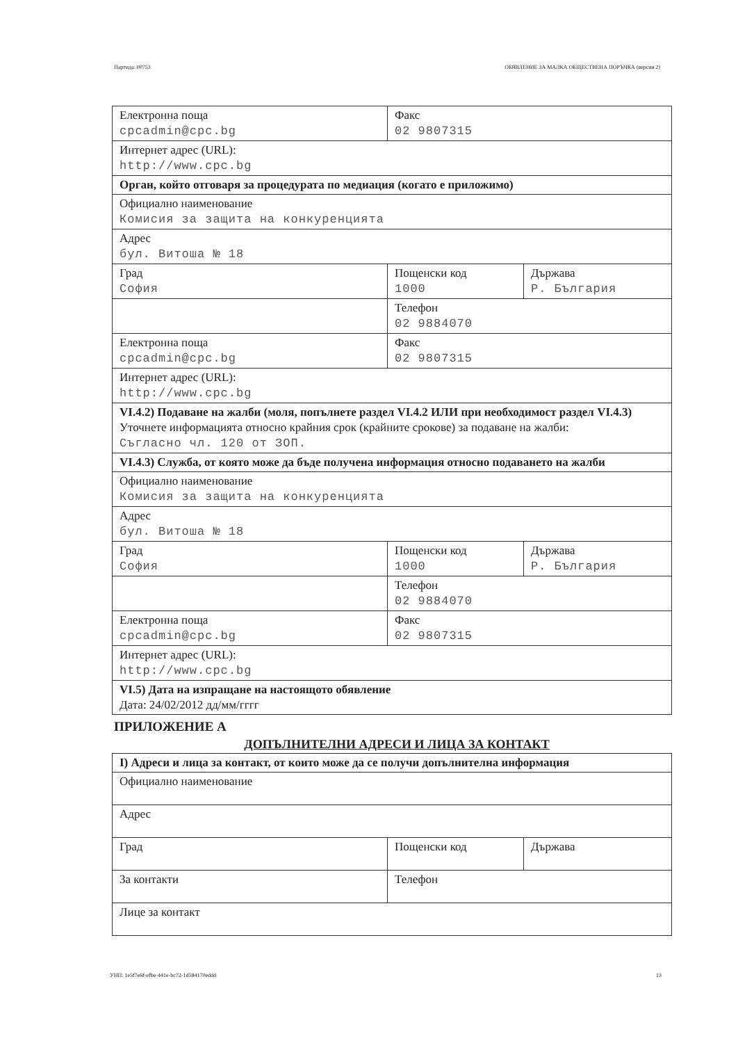Партида: 00753 ОБЯВЛЕНИЕ ЗА МАЛКА ОБЩЕСТВЕНА ПОРЪЧКА (версия 2)
| Електронна поща cpcadmin@cpc.bg | Факс 02 9807315 | |
| Интернет адрес (URL): http://www.cpc.bg | | |
| Орган, който отговаря за процедурата по медиация (когато е приложимо) | | |
| Официално наименование Комисия за защита на конкуренцията | | |
| Адрес бул. Витоша № 18 | | |
| Град София | Пощенски код 1000 | Държава Р. България |
| | Телефон 02 9884070 | |
| Електронна поща cpcadmin@cpc.bg | Факс 02 9807315 | |
| Интернет адрес (URL): http://www.cpc.bg | | |
| VI.4.2) Подаване на жалби (моля, попълнете раздел VI.4.2 ИЛИ при необходимост раздел VI.4.3) Уточнете информацията относно крайния срок (крайните срокове) за подаване на жалби: Съгласно чл. 120 от ЗОП. | | |
| VI.4.3) Служба, от която може да бъде получена информация относно подаването на жалби | | |
| Официално наименование Комисия за защита на конкуренцията | | |
| Адрес бул. Витоша № 18 | | |
| Град София | Пощенски код 1000 | Държава Р. България |
| | Телефон 02 9884070 | |
| Електронна поща cpcadmin@cpc.bg | Факс 02 9807315 | |
| Интернет адрес (URL): http://www.cpc.bg | | |
| VI.5) Дата на изпращане на настоящото обявление Дата: 24/02/2012 дд/мм/гггг | | |
ПРИЛОЖЕНИЕ А
ДОПЪЛНИТЕЛНИ АДРЕСИ И ЛИЦА ЗА КОНТАКТ
| I) Адреси и лица за контакт, от които може да се получи допълнителна информация | | |
| Официално наименование | | |
| Адрес | | |
| Град | Пощенски код | Държава |
| За контакти | Телефон | |
| Лице за контакт | | |
УНП: 1e5f7e6f-efbe-441e-bc72-1d584170eddd 13